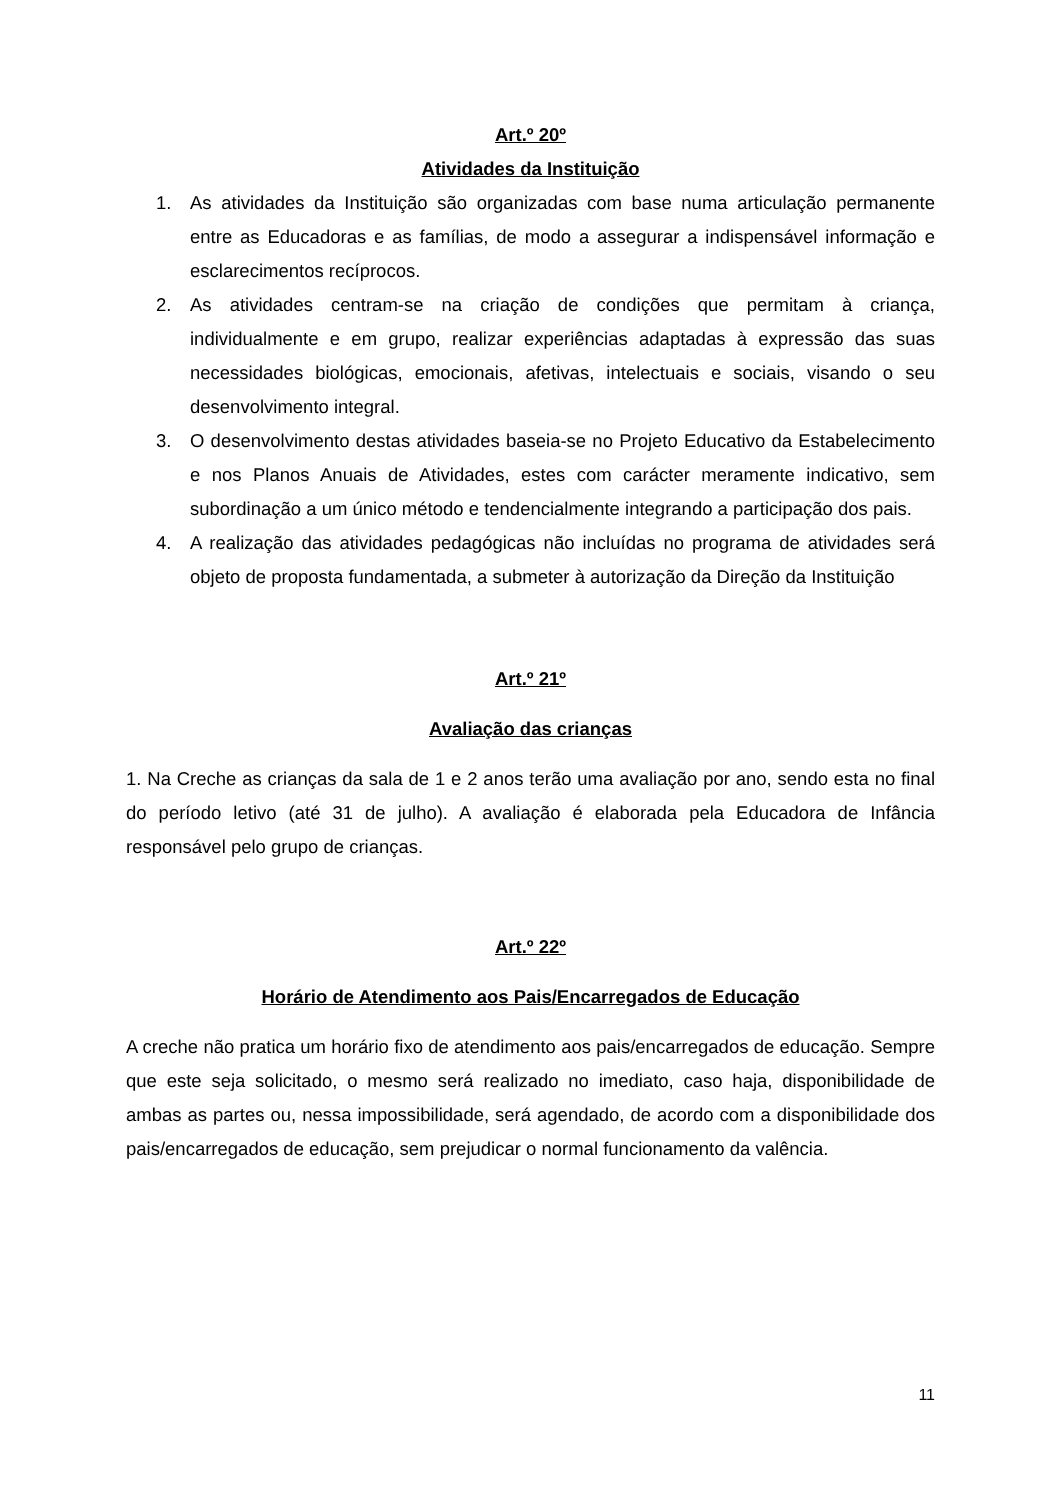Art.º 20º
Atividades da Instituição
1. As atividades da Instituição são organizadas com base numa articulação permanente entre as Educadoras e as famílias, de modo a assegurar a indispensável informação e esclarecimentos recíprocos.
2. As atividades centram-se na criação de condições que permitam à criança, individualmente e em grupo, realizar experiências adaptadas à expressão das suas necessidades biológicas, emocionais, afetivas, intelectuais e sociais, visando o seu desenvolvimento integral.
3. O desenvolvimento destas atividades baseia-se no Projeto Educativo da Estabelecimento e nos Planos Anuais de Atividades, estes com carácter meramente indicativo, sem subordinação a um único método e tendencialmente integrando a participação dos pais.
4. A realização das atividades pedagógicas não incluídas no programa de atividades será objeto de proposta fundamentada, a submeter à autorização da Direção da Instituição
Art.º 21º
Avaliação das crianças
1. Na Creche as crianças da sala de 1 e 2 anos terão uma avaliação por ano, sendo esta no final do período letivo (até 31 de julho). A avaliação é elaborada pela Educadora de Infância responsável pelo grupo de crianças.
Art.º 22º
Horário de Atendimento aos Pais/Encarregados de Educação
A creche não pratica um horário fixo de atendimento aos pais/encarregados de educação. Sempre que este seja solicitado, o mesmo será realizado no imediato, caso haja, disponibilidade de ambas as partes ou, nessa impossibilidade, será agendado, de acordo com a disponibilidade dos pais/encarregados de educação, sem prejudicar o normal funcionamento da valência.
11